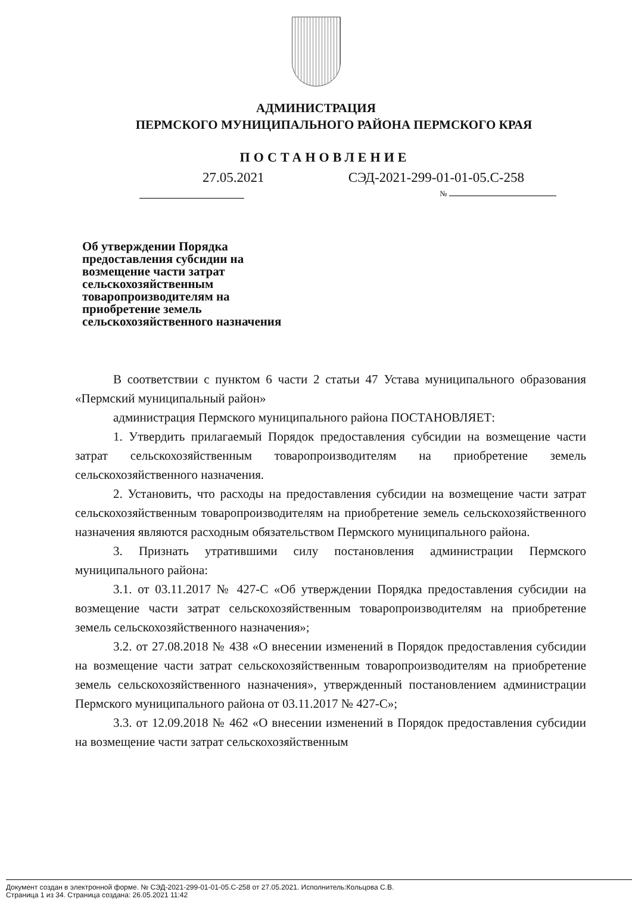АДМИНИСТРАЦИЯ
ПЕРМСКОГО МУНИЦИПАЛЬНОГО РАЙОНА ПЕРМСКОГО КРАЯ
ПОСТАНОВЛЕНИЕ
27.05.2021 СЭД-2021-299-01-01-05.С-258
№
Об утверждении Порядка предоставления субсидии на возмещение части затрат сельскохозяйственным товаропроизводителям на приобретение земель сельскохозяйственного назначения
В соответствии с пунктом 6 части 2 статьи 47 Устава муниципального образования «Пермский муниципальный район»
администрация Пермского муниципального района ПОСТАНОВЛЯЕТ:
1. Утвердить прилагаемый Порядок предоставления субсидии на возмещение части затрат сельскохозяйственным товаропроизводителям на приобретение земель сельскохозяйственного назначения.
2. Установить, что расходы на предоставления субсидии на возмещение части затрат сельскохозяйственным товаропроизводителям на приобретение земель сельскохозяйственного назначения являются расходным обязательством Пермского муниципального района.
3. Признать утратившими силу постановления администрации Пермского муниципального района:
3.1. от 03.11.2017 № 427-С «Об утверждении Порядка предоставления субсидии на возмещение части затрат сельскохозяйственным товаропроизводителям на приобретение земель сельскохозяйственного назначения»;
3.2. от 27.08.2018 № 438 «О внесении изменений в Порядок предоставления субсидии на возмещение части затрат сельскохозяйственным товаропроизводителям на приобретение земель сельскохозяйственного назначения», утвержденный постановлением администрации Пермского муниципального района от 03.11.2017 № 427-С»;
3.3. от 12.09.2018 № 462 «О внесении изменений в Порядок предоставления субсидии на возмещение части затрат сельскохозяйственным
Документ создан в электронной форме. № СЭД-2021-299-01-01-05.С-258 от 27.05.2021. Исполнитель:Кольцова С.В.
Страница 1 из 34. Страница создана: 26.05.2021 11:42